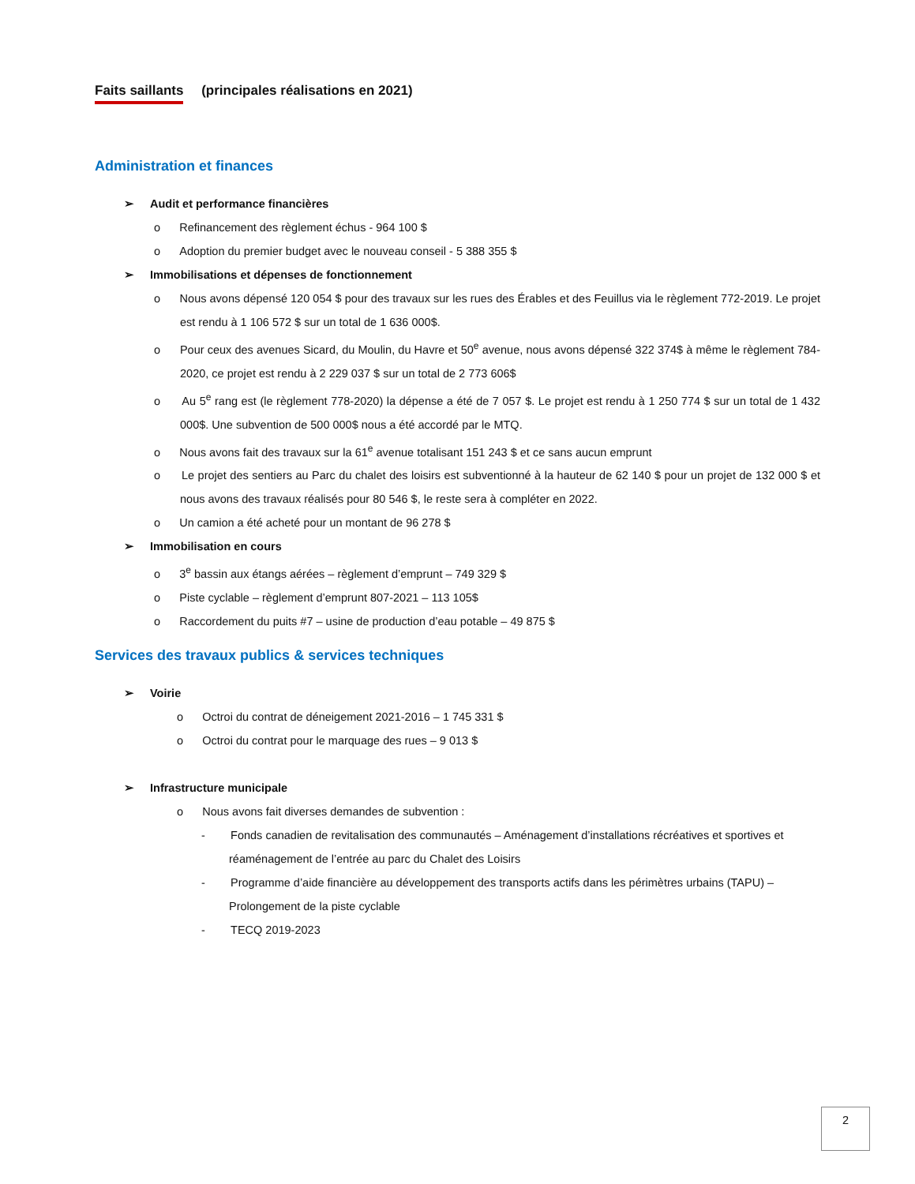Faits saillants (principales réalisations en 2021)
Administration et finances
➢ Audit et performance financières
o Refinancement des règlement échus - 964 100 $
o Adoption du premier budget avec le nouveau conseil - 5 388 355 $
➢ Immobilisations et dépenses de fonctionnement
o Nous avons dépensé 120 054 $ pour des travaux sur les rues des Érables et des Feuillus via le règlement 772-2019. Le projet est rendu à 1 106 572 $ sur un total de 1 636 000$.
o Pour ceux des avenues Sicard, du Moulin, du Havre et 50<sup>e</sup> avenue, nous avons dépensé 322 374$ à même le règlement 784-2020, ce projet est rendu à 2 229 037 $ sur un total de 2 773 606$
o Au 5<sup>e</sup> rang est (le règlement 778-2020) la dépense a été de 7 057 $. Le projet est rendu à 1 250 774 $ sur un total de 1 432 000$. Une subvention de 500 000$ nous a été accordé par le MTQ.
o Nous avons fait des travaux sur la 61<sup>e</sup> avenue totalisant 151 243 $ et ce sans aucun emprunt
o Le projet des sentiers au Parc du chalet des loisirs est subventionné à la hauteur de 62 140 $ pour un projet de 132 000 $ et nous avons des travaux réalisés pour 80 546 $, le reste sera à compléter en 2022.
o Un camion a été acheté pour un montant de 96 278 $
➢ Immobilisation en cours
o 3<sup>e</sup> bassin aux étangs aérées – règlement d’emprunt – 749 329 $
o Piste cyclable – règlement d’emprunt 807-2021 – 113 105$
o Raccordement du puits #7 – usine de production d’eau potable – 49 875 $
Services des travaux publics & services techniques
➢ Voirie
o Octroi du contrat de déneigement 2021-2016 – 1 745 331 $
o Octroi du contrat pour le marquage des rues – 9 013 $
➢ Infrastructure municipale
o Nous avons fait diverses demandes de subvention :
- Fonds canadien de revitalisation des communautés – Aménagement d’installations récréatives et sportives et réaménagement de l’entrée au parc du Chalet des Loisirs
- Programme d’aide financière au développement des transports actifs dans les périmètres urbains (TAPU) – Prolongement de la piste cyclable
- TECQ 2019-2023
2